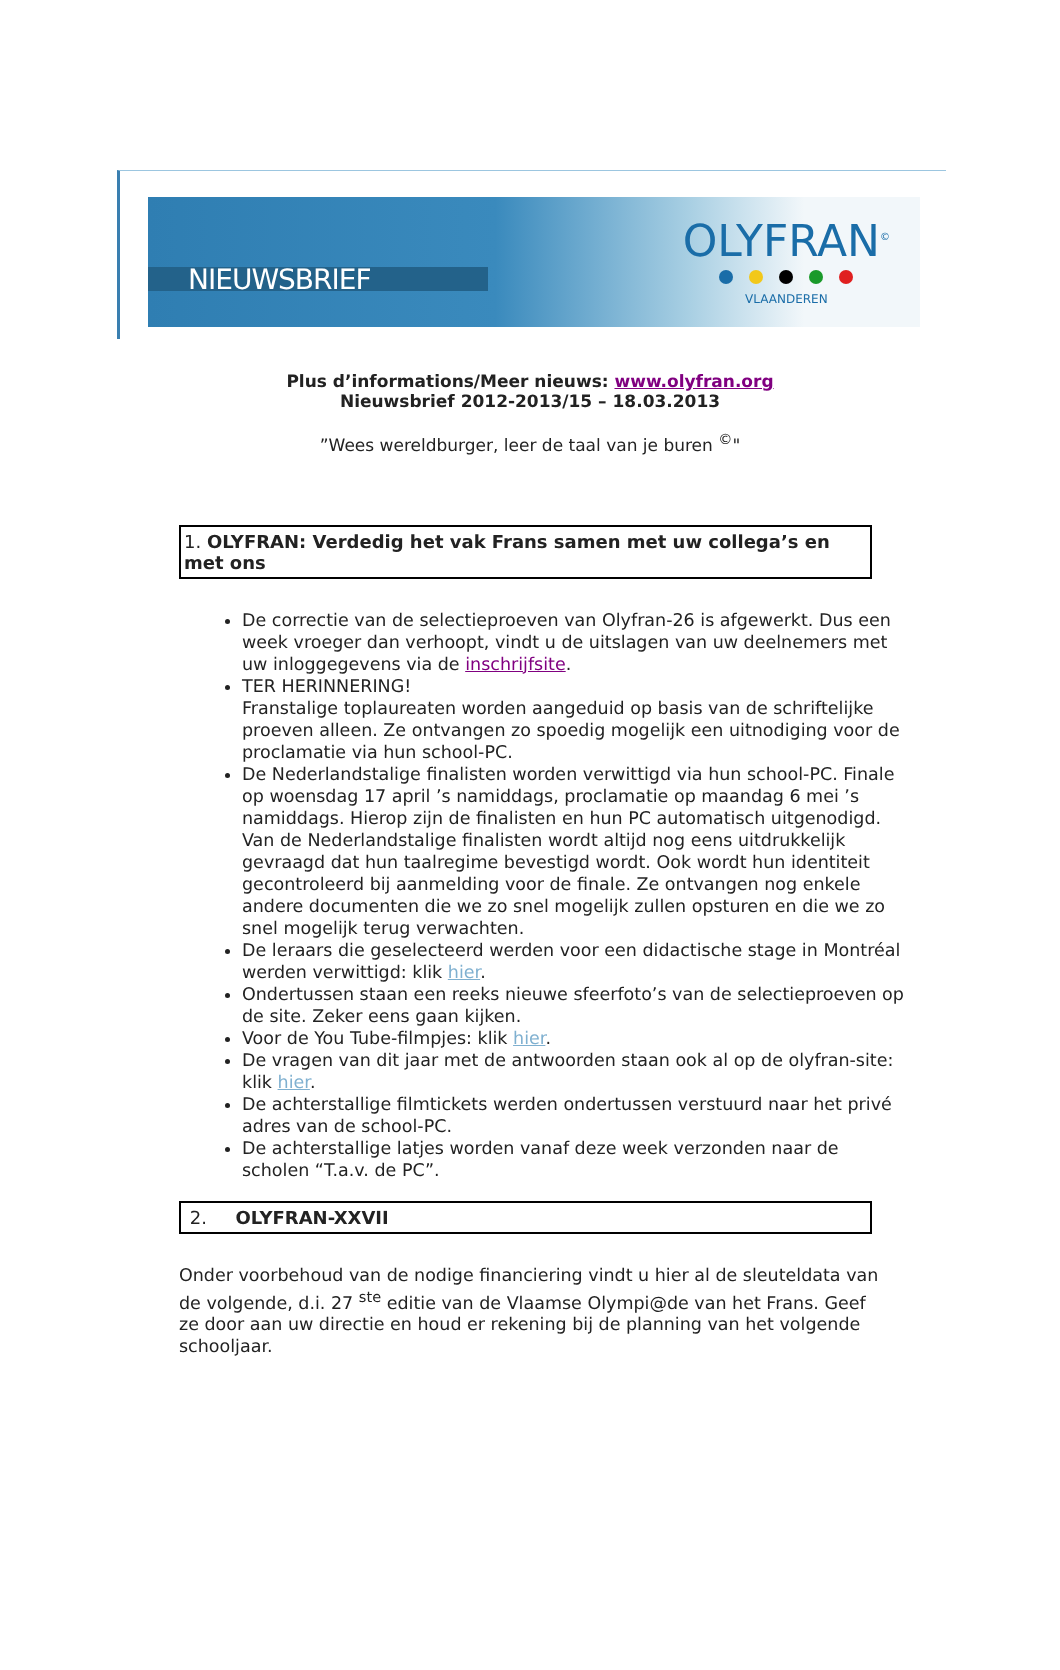NIEUWSBRIEF
OLYFRAN<sup>©</sup>
VLAANDEREN
Plus d’informations/Meer nieuws: www.olyfran.org
Nieuwsbrief 2012-2013/15 – 18.03.2013
”Wees wereldburger, leer de taal van je buren <sup>©</sup>"
1. OLYFRAN: Verdedig het vak Frans samen met uw collega’s en met ons
De correctie van de selectieproeven van Olyfran-26 is afgewerkt. Dus een week vroeger dan verhoopt, vindt u de uitslagen van uw deelnemers met uw inloggegevens via de inschrijfsite.
TER HERINNERING!
Franstalige toplaureaten worden aangeduid op basis van de schriftelijke proeven alleen. Ze ontvangen zo spoedig mogelijk een uitnodiging voor de proclamatie via hun school-PC.
De Nederlandstalige finalisten worden verwittigd via hun school-PC. Finale op woensdag 17 april ’s namiddags, proclamatie op maandag 6 mei ’s namiddags. Hierop zijn de finalisten en hun PC automatisch uitgenodigd. Van de Nederlandstalige finalisten wordt altijd nog eens uitdrukkelijk gevraagd dat hun taalregime bevestigd wordt. Ook wordt hun identiteit gecontroleerd bij aanmelding voor de finale. Ze ontvangen nog enkele andere documenten die we zo snel mogelijk zullen opsturen en die we zo snel mogelijk terug verwachten.
De leraars die geselecteerd werden voor een didactische stage in Montréal werden verwittigd: klik hier.
Ondertussen staan een reeks nieuwe sfeerfoto’s van de selectieproeven op de site. Zeker eens gaan kijken.
Voor de You Tube-filmpjes: klik hier.
De vragen van dit jaar met de antwoorden staan ook al op de olyfran-site: klik hier.
De achterstallige filmtickets werden ondertussen verstuurd naar het privé adres van de school-PC.
De achterstallige latjes worden vanaf deze week verzonden naar de scholen “T.a.v. de PC”.
2. OLYFRAN-XXVII
Onder voorbehoud van de nodige financiering vindt u hier al de sleuteldata van de volgende, d.i. 27 <sup>ste</sup> editie van de Vlaamse Olympi@de van het Frans. Geef ze door aan uw directie en houd er rekening bij de planning van het volgende schooljaar.